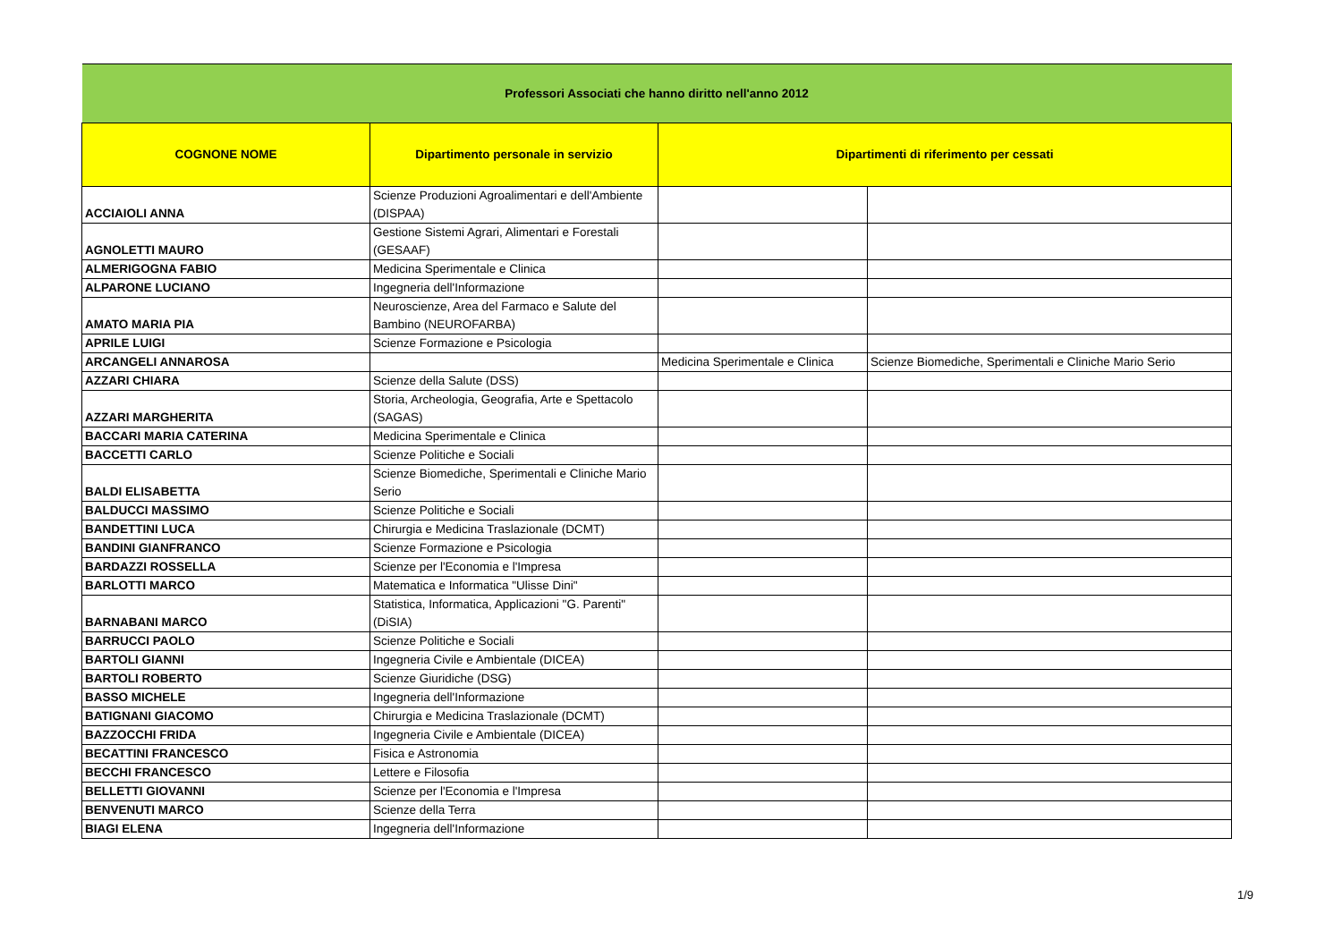| Professori Associati che hanno diritto nell'anno 2012 | | | |
| --- | --- | --- | --- |
| COGNONE NOME | Dipartimento personale in servizio | Dipartimenti di riferimento per cessati | |
| ACCIAIOLI ANNA | Scienze Produzioni Agroalimentari e dell'Ambiente (DISPAA) | | |
| AGNOLETTI MAURO | Gestione Sistemi Agrari, Alimentari e Forestali (GESAAF) | | |
| ALMERIGOGNA FABIO | Medicina Sperimentale e Clinica | | |
| ALPARONE LUCIANO | Ingegneria dell'Informazione | | |
| AMATO MARIA PIA | Neuroscienze, Area del Farmaco e Salute del Bambino (NEUROFARBA) | | |
| APRILE LUIGI | Scienze Formazione e Psicologia | | |
| ARCANGELI ANNAROSA | | Medicina Sperimentale e Clinica | Scienze Biomediche, Sperimentali e Cliniche Mario Serio |
| AZZARI CHIARA | Scienze della Salute (DSS) | | |
| AZZARI MARGHERITA | Storia, Archeologia, Geografia, Arte e Spettacolo (SAGAS) | | |
| BACCARI MARIA CATERINA | Medicina Sperimentale e Clinica | | |
| BACCETTI CARLO | Scienze Politiche e Sociali | | |
| BALDI ELISABETTA | Scienze Biomediche, Sperimentali e Cliniche Mario Serio | | |
| BALDUCCI MASSIMO | Scienze Politiche e Sociali | | |
| BANDETTINI LUCA | Chirurgia e Medicina Traslazionale (DCMT) | | |
| BANDINI GIANFRANCO | Scienze Formazione e Psicologia | | |
| BARDAZZI ROSSELLA | Scienze per l'Economia e l'Impresa | | |
| BARLOTTI MARCO | Matematica e Informatica "Ulisse Dini" | | |
| BARNABANI MARCO | Statistica, Informatica, Applicazioni "G. Parenti" (DiSIA) | | |
| BARRUCCI PAOLO | Scienze Politiche e Sociali | | |
| BARTOLI GIANNI | Ingegneria Civile e Ambientale (DICEA) | | |
| BARTOLI ROBERTO | Scienze Giuridiche (DSG) | | |
| BASSO MICHELE | Ingegneria dell'Informazione | | |
| BATIGNANI GIACOMO | Chirurgia e Medicina Traslazionale (DCMT) | | |
| BAZZOCCHI FRIDA | Ingegneria Civile e Ambientale (DICEA) | | |
| BECATTINI FRANCESCO | Fisica e Astronomia | | |
| BECCHI FRANCESCO | Lettere e Filosofia | | |
| BELLETTI GIOVANNI | Scienze per l'Economia e l'Impresa | | |
| BENVENUTI MARCO | Scienze della Terra | | |
| BIAGI ELENA | Ingegneria dell'Informazione | | |
1/9